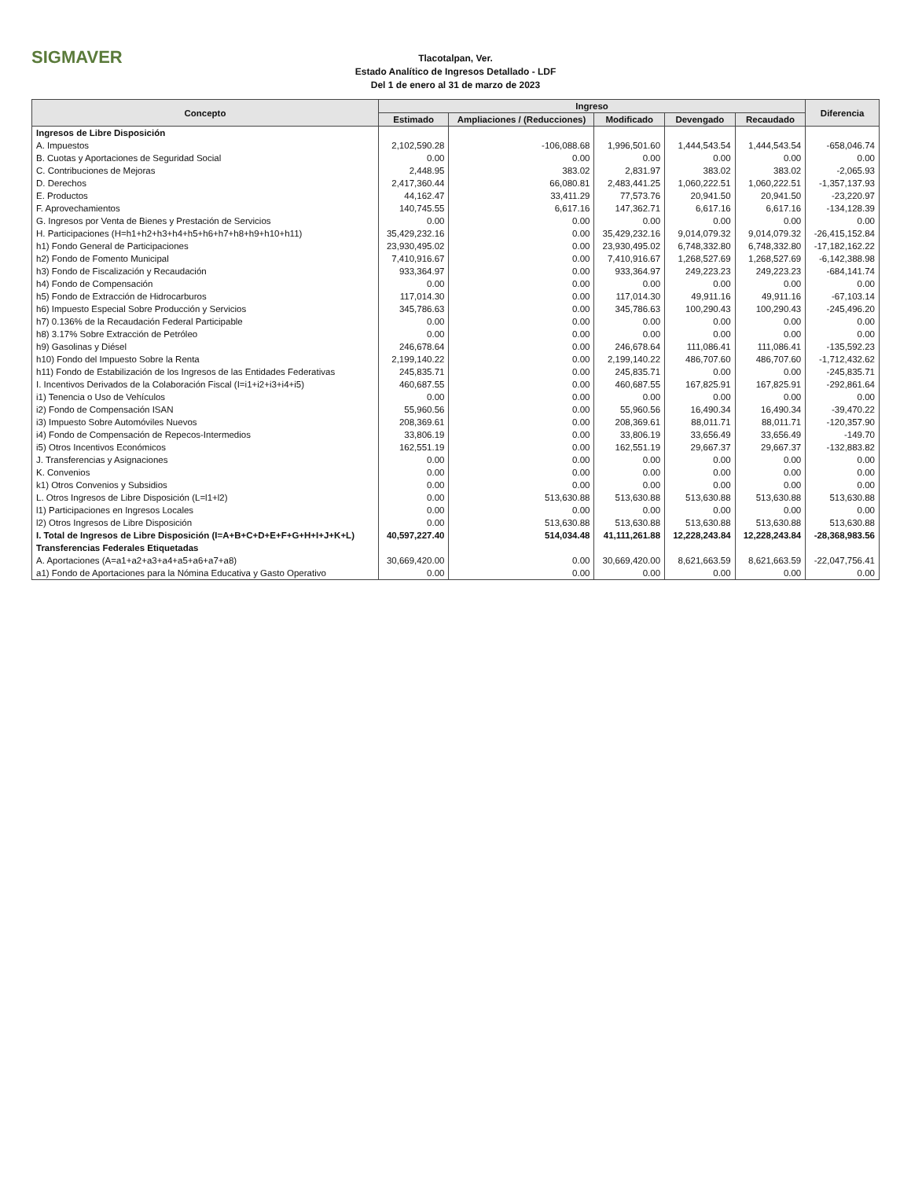SIGMAVER
Tlacotalpan, Ver.
Estado Analítico de Ingresos Detallado - LDF
Del 1 de enero al 31 de marzo de 2023
| Concepto | Ingreso | | | | | Diferencia |
| --- | --- | --- | --- | --- | --- | --- |
| | Estimado | Ampliaciones / (Reducciones) | Modificado | Devengado | Recaudado | |
| Ingresos de Libre Disposición | | | | | | |
| A. Impuestos | 2,102,590.28 | -106,088.68 | 1,996,501.60 | 1,444,543.54 | 1,444,543.54 | -658,046.74 |
| B. Cuotas y Aportaciones de Seguridad Social | 0.00 | 0.00 | 0.00 | 0.00 | 0.00 | 0.00 |
| C. Contribuciones de Mejoras | 2,448.95 | 383.02 | 2,831.97 | 383.02 | 383.02 | -2,065.93 |
| D. Derechos | 2,417,360.44 | 66,080.81 | 2,483,441.25 | 1,060,222.51 | 1,060,222.51 | -1,357,137.93 |
| E. Productos | 44,162.47 | 33,411.29 | 77,573.76 | 20,941.50 | 20,941.50 | -23,220.97 |
| F. Aprovechamientos | 140,745.55 | 6,617.16 | 147,362.71 | 6,617.16 | 6,617.16 | -134,128.39 |
| G. Ingresos por Venta de Bienes y Prestación de Servicios | 0.00 | 0.00 | 0.00 | 0.00 | 0.00 | 0.00 |
| H. Participaciones (H=h1+h2+h3+h4+h5+h6+h7+h8+h9+h10+h11) | 35,429,232.16 | 0.00 | 35,429,232.16 | 9,014,079.32 | 9,014,079.32 | -26,415,152.84 |
| h1) Fondo General de Participaciones | 23,930,495.02 | 0.00 | 23,930,495.02 | 6,748,332.80 | 6,748,332.80 | -17,182,162.22 |
| h2) Fondo de Fomento Municipal | 7,410,916.67 | 0.00 | 7,410,916.67 | 1,268,527.69 | 1,268,527.69 | -6,142,388.98 |
| h3) Fondo de Fiscalización y Recaudación | 933,364.97 | 0.00 | 933,364.97 | 249,223.23 | 249,223.23 | -684,141.74 |
| h4) Fondo de Compensación | 0.00 | 0.00 | 0.00 | 0.00 | 0.00 | 0.00 |
| h5) Fondo de Extracción de Hidrocarburos | 117,014.30 | 0.00 | 117,014.30 | 49,911.16 | 49,911.16 | -67,103.14 |
| h6) Impuesto Especial Sobre Producción y Servicios | 345,786.63 | 0.00 | 345,786.63 | 100,290.43 | 100,290.43 | -245,496.20 |
| h7) 0.136% de la Recaudación Federal Participable | 0.00 | 0.00 | 0.00 | 0.00 | 0.00 | 0.00 |
| h8) 3.17% Sobre Extracción de Petróleo | 0.00 | 0.00 | 0.00 | 0.00 | 0.00 | 0.00 |
| h9) Gasolinas y Diésel | 246,678.64 | 0.00 | 246,678.64 | 111,086.41 | 111,086.41 | -135,592.23 |
| h10) Fondo del Impuesto Sobre la Renta | 2,199,140.22 | 0.00 | 2,199,140.22 | 486,707.60 | 486,707.60 | -1,712,432.62 |
| h11) Fondo de Estabilización de los Ingresos de las Entidades Federativas | 245,835.71 | 0.00 | 245,835.71 | 0.00 | 0.00 | -245,835.71 |
| I. Incentivos Derivados de la Colaboración Fiscal (I=i1+i2+i3+i4+i5) | 460,687.55 | 0.00 | 460,687.55 | 167,825.91 | 167,825.91 | -292,861.64 |
| i1) Tenencia o Uso de Vehículos | 0.00 | 0.00 | 0.00 | 0.00 | 0.00 | 0.00 |
| i2) Fondo de Compensación ISAN | 55,960.56 | 0.00 | 55,960.56 | 16,490.34 | 16,490.34 | -39,470.22 |
| i3) Impuesto Sobre Automóviles Nuevos | 208,369.61 | 0.00 | 208,369.61 | 88,011.71 | 88,011.71 | -120,357.90 |
| i4) Fondo de Compensación de Repecos-Intermedios | 33,806.19 | 0.00 | 33,806.19 | 33,656.49 | 33,656.49 | -149.70 |
| i5) Otros Incentivos Económicos | 162,551.19 | 0.00 | 162,551.19 | 29,667.37 | 29,667.37 | -132,883.82 |
| J. Transferencias y Asignaciones | 0.00 | 0.00 | 0.00 | 0.00 | 0.00 | 0.00 |
| K. Convenios | 0.00 | 0.00 | 0.00 | 0.00 | 0.00 | 0.00 |
| k1) Otros Convenios y Subsidios | 0.00 | 0.00 | 0.00 | 0.00 | 0.00 | 0.00 |
| L. Otros Ingresos de Libre Disposición (L=l1+l2) | 0.00 | 513,630.88 | 513,630.88 | 513,630.88 | 513,630.88 | 513,630.88 |
| l1) Participaciones en Ingresos Locales | 0.00 | 0.00 | 0.00 | 0.00 | 0.00 | 0.00 |
| l2) Otros Ingresos de Libre Disposición | 0.00 | 513,630.88 | 513,630.88 | 513,630.88 | 513,630.88 | 513,630.88 |
| I. Total de Ingresos de Libre Disposición (I=A+B+C+D+E+F+G+H+I+J+K+L) | 40,597,227.40 | 514,034.48 | 41,111,261.88 | 12,228,243.84 | 12,228,243.84 | -28,368,983.56 |
| Transferencias Federales Etiquetadas | | | | | | |
| A. Aportaciones (A=a1+a2+a3+a4+a5+a6+a7+a8) | 30,669,420.00 | 0.00 | 30,669,420.00 | 8,621,663.59 | 8,621,663.59 | -22,047,756.41 |
| a1) Fondo de Aportaciones para la Nómina Educativa y Gasto Operativo | 0.00 | 0.00 | 0.00 | 0.00 | 0.00 | 0.00 |